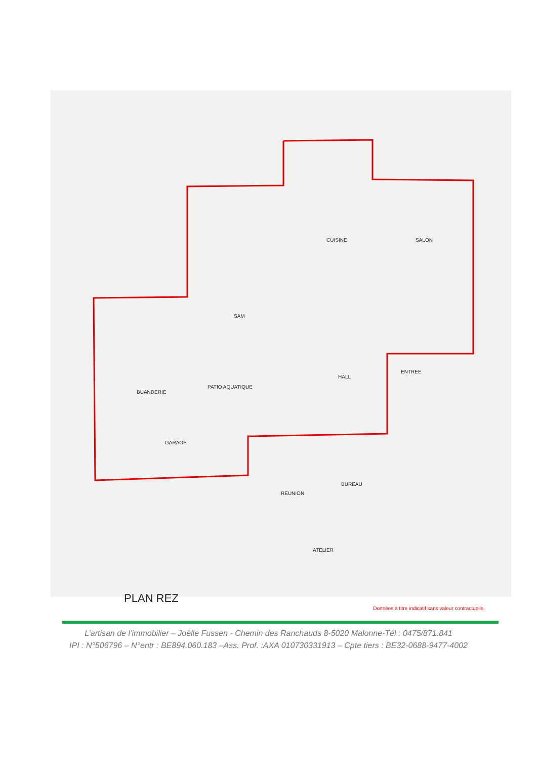CUISINE
SAM
SALON
BUANDERIE
PATIO AQUATIQUE
HALL
ENTREE
GARAGE
REUNION
BUREAU
ATELIER
PLAN REZ
Données à titre indicatif sans valeur contractuelle.
L’artisan de l’immobilier – Joëlle Fussen - Chemin des Ranchauds 8-5020 Malonne-Tél : 0475/871.841
IPI : N°506796 – N°entr : BE894.060.183 –Ass. Prof. :AXA 010730331913 – Cpte tiers : BE32-0688-9477-4002